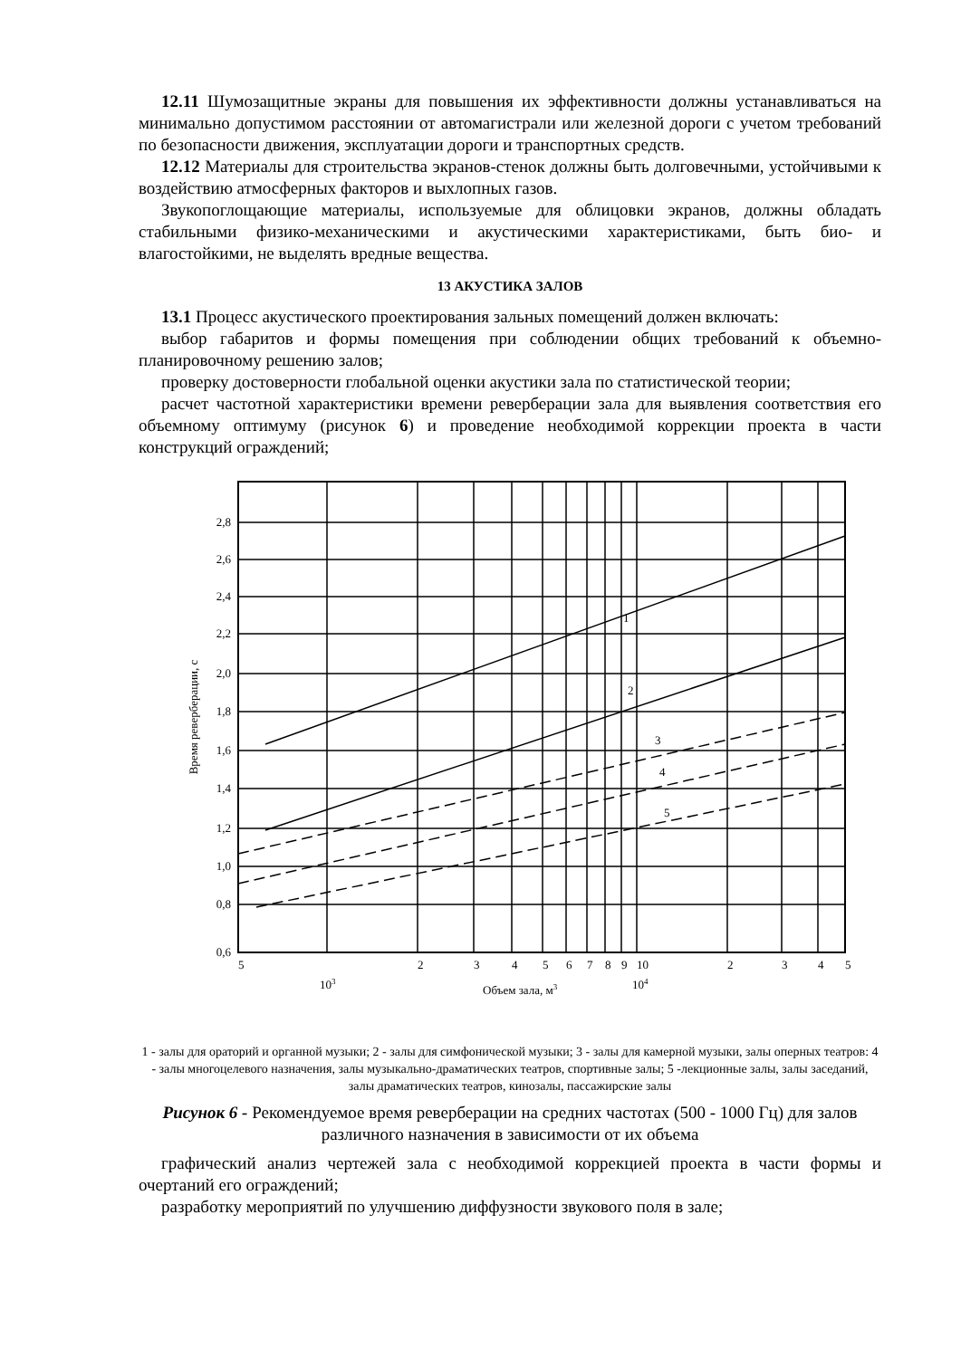12.11 Шумозащитные экраны для повышения их эффективности должны устанавливаться на минимально допустимом расстоянии от автомагистрали или железной дороги с учетом требований по безопасности движения, эксплуатации дороги и транспортных средств.
12.12 Материалы для строительства экранов-стенок должны быть долговечными, устойчивыми к воздействию атмосферных факторов и выхлопных газов.
Звукопоглощающие материалы, используемые для облицовки экранов, должны обладать стабильными физико-механическими и акустическими характеристиками, быть био- и влагостойкими, не выделять вредные вещества.
13 АКУСТИКА ЗАЛОВ
13.1 Процесс акустического проектирования зальных помещений должен включать:
выбор габаритов и формы помещения при соблюдении общих требований к объемно-планировочному решению залов;
проверку достоверности глобальной оценки акустики зала по статистической теории;
расчет частотной характеристики времени реверберации зала для выявления соответствия его объемному оптимуму (рисунок 6) и проведение необходимой коррекции проекта в части конструкций ограждений;
2,8
2,6
2,4
2,2
2,0
1,8
1,6
1,4
1,2
1,0
0,8
0,6
1
2
3
4
5
5
2
3
4
5
6
7
8
9
10
2
3
4
5
103
104
Объем зала, м3
Время реверберации, с
1 - залы для ораторий и органной музыки; 2 - залы для симфонической музыки; 3 - залы для камерной музыки, залы оперных театров: 4 - залы многоцелевого назначения, залы музыкально-драматических театров, спортивные залы; 5 -лекционные залы, залы заседаний, залы драматических театров, кинозалы, пассажирские залы
Рисунок 6 - Рекомендуемое время реверберации на средних частотах (500 - 1000 Гц) для залов различного назначения в зависимости от их объема
графический анализ чертежей зала с необходимой коррекцией проекта в части формы и очертаний его ограждений;
разработку мероприятий по улучшению диффузности звукового поля в зале;